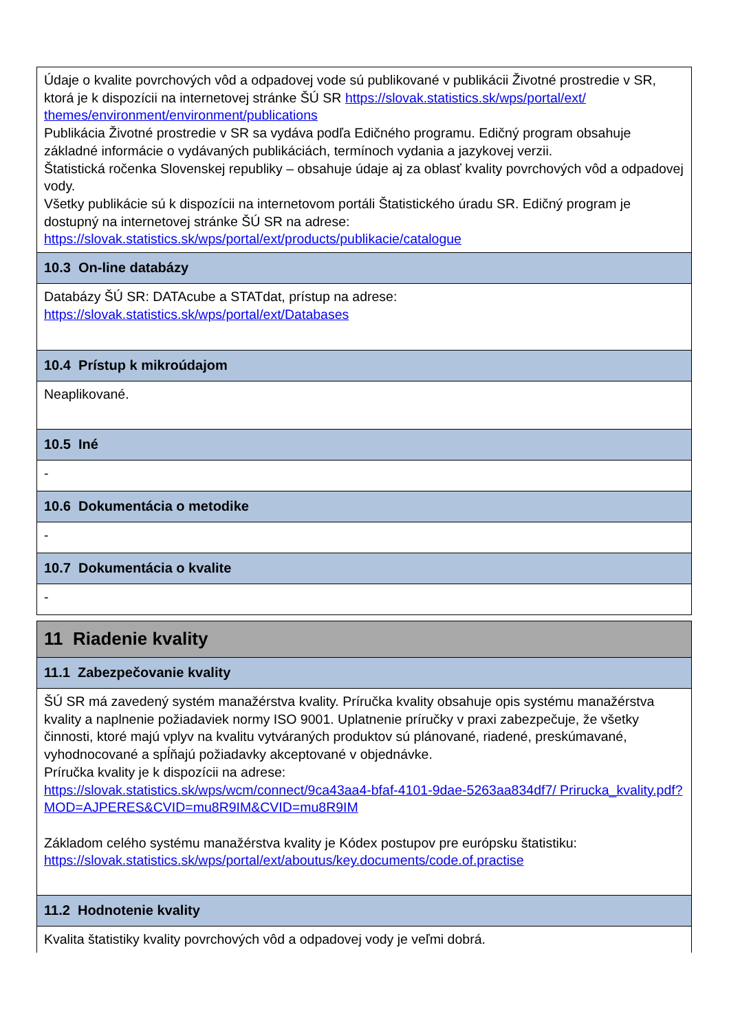| Údaje o kvalite povrchových vôd a odpadovej vode sú publikované v publikácii Životné prostredie v SR, ktorá je k dispozícii na internetovej stránke ŠÚ SR https://slovak.statistics.sk/wps/portal/ext/ themes/environment/environment/publications Publikácia Životné prostredie v SR sa vydáva podľa Edičného programu. Edičný program obsahuje základné informácie o vydávaných publikáciách, termínoch vydania a jazykovej verzii. Štatistická ročenka Slovenskej republiky – obsahuje údaje aj za oblasť kvality povrchových vôd a odpadovej vody. Všetky publikácie sú k dispozícii na internetovom portáli Štatistického úradu SR. Edičný program je dostupný na internetovej stránke ŠÚ SR na adrese: https://slovak.statistics.sk/wps/portal/ext/products/publikacie/catalogue |
| 10.3 On-line databázy |
| Databázy ŠÚ SR: DATAcube a STATdat, prístup na adrese: https://slovak.statistics.sk/wps/portal/ext/Databases |
| 10.4 Prístup k mikroúdajom |
| Neaplikované. |
| 10.5 Iné |
| - |
| 10.6 Dokumentácia o metodike |
| - |
| 10.7 Dokumentácia o kvalite |
| - |
| 11 Riadenie kvality |
| 11.1 Zabezpečovanie kvality |
| ŠÚ SR má zavedený systém manažérstva kvality. Príručka kvality obsahuje opis systému manažérstva kvality a naplnenie požiadaviek normy ISO 9001. Uplatnenie príručky v praxi zabezpečuje, že všetky činnosti, ktoré majú vplyv na kvalitu vytváraných produktov sú plánované, riadené, preskúmavané, vyhodnocované a spĺňajú požiadavky akceptované v objednávke. Príručka kvality je k dispozícii na adrese: https://slovak.statistics.sk/wps/wcm/connect/9ca43aa4-bfaf-4101-9dae-5263aa834df7/ Prirucka_kvality.pdf?MOD=AJPERES&CVID=mu8R9IM&CVID=mu8R9IM Základom celého systému manažérstva kvality je Kódex postupov pre európsku štatistiku: https://slovak.statistics.sk/wps/portal/ext/aboutus/key.documents/code.of.practise |
| 11.2 Hodnotenie kvality |
| Kvalita štatistiky kvality povrchových vôd a odpadovej vody je veľmi dobrá. |